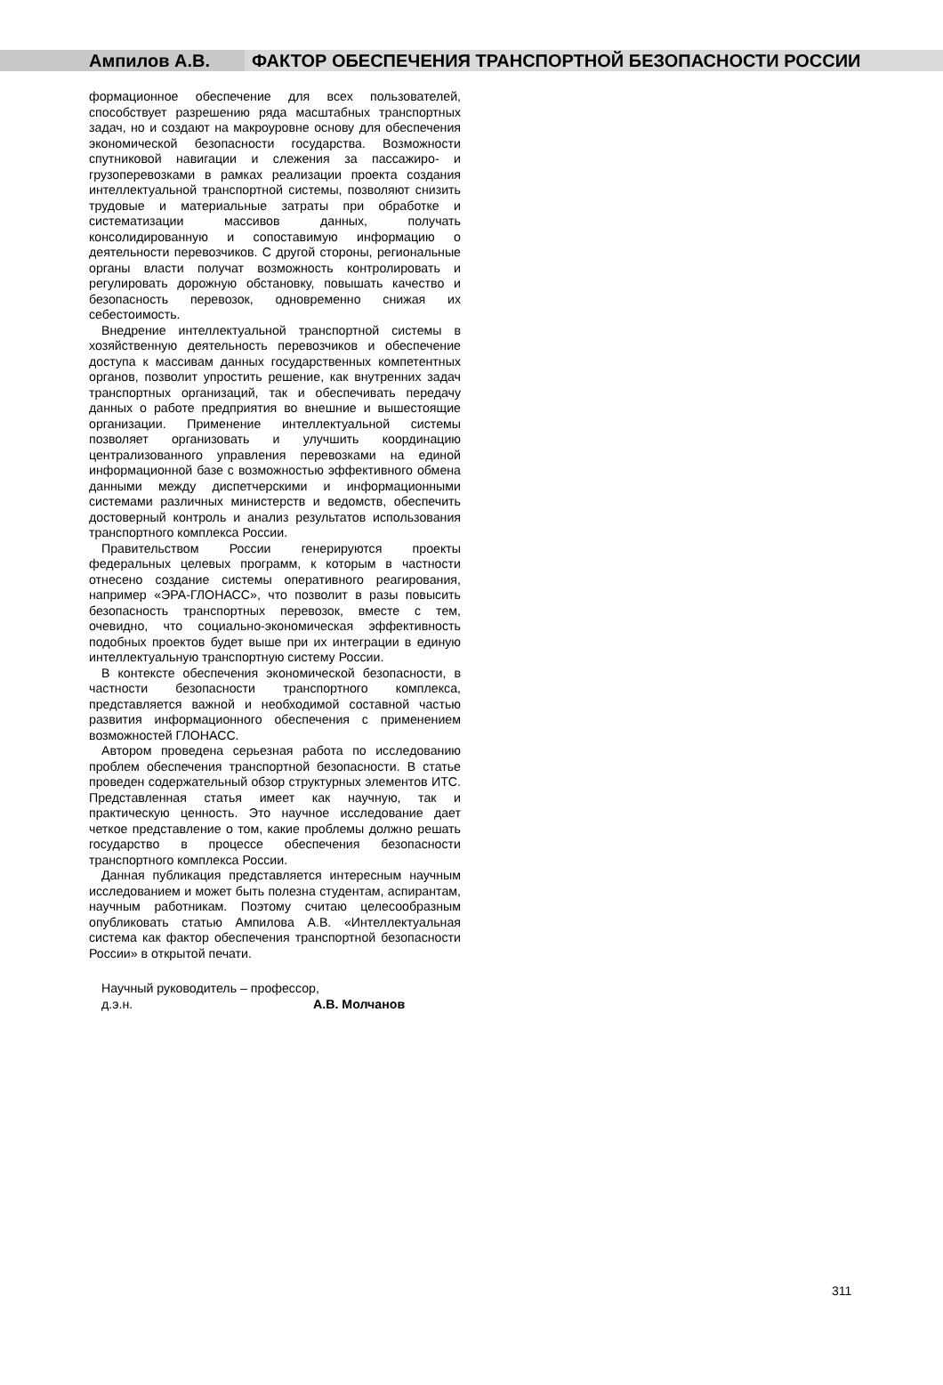Ампилов А.В. ФАКТОР ОБЕСПЕЧЕНИЯ ТРАНСПОРТНОЙ БЕЗОПАСНОСТИ РОССИИ
формационное обеспечение для всех пользователей, способствует разрешению ряда масштабных транспортных задач, но и создают на макроуровне основу для обеспечения экономической безопасности государства. Возможности спутниковой навигации и слежения за пассажиро- и грузоперевозками в рамках реализации проекта создания интеллектуальной транспортной системы, позволяют снизить трудовые и материальные затраты при обработке и систематизации массивов данных, получать консолидированную и сопоставимую информацию о деятельности перевозчиков. С другой стороны, региональные органы власти получат возможность контролировать и регулировать дорожную обстановку, повышать качество и безопасность перевозок, одновременно снижая их себестоимость.
Внедрение интеллектуальной транспортной системы в хозяйственную деятельность перевозчиков и обеспечение доступа к массивам данных государственных компетентных органов, позволит упростить решение, как внутренних задач транспортных организаций, так и обеспечивать передачу данных о работе предприятия во внешние и вышестоящие организации. Применение интеллектуальной системы позволяет организовать и улучшить координацию централизованного управления перевозками на единой информационной базе с возможностью эффективного обмена данными между диспетчерскими и информационными системами различных министерств и ведомств, обеспечить достоверный контроль и анализ результатов использования транспортного комплекса России.
Правительством России генерируются проекты федеральных целевых программ, к которым в частности отнесено создание системы оперативного реагирования, например «ЭРА-ГЛОНАСС», что позволит в разы повысить безопасность транспортных перевозок, вместе с тем, очевидно, что социально-экономическая эффективность подобных проектов будет выше при их интеграции в единую интеллектуальную транспортную систему России.
В контексте обеспечения экономической безопасности, в частности безопасности транспортного комплекса, представляется важной и необходимой составной частью развития информационного обеспечения с применением возможностей ГЛОНАСС.
Автором проведена серьезная работа по исследованию проблем обеспечения транспортной безопасности. В статье проведен содержательный обзор структурных элементов ИТС. Представленная статья имеет как научную, так и практическую ценность. Это научное исследование дает четкое представление о том, какие проблемы должно решать государство в процессе обеспечения безопасности транспортного комплекса России.
Данная публикация представляется интересным научным исследованием и может быть полезна студентам, аспирантам, научным работникам. Поэтому считаю целесообразным опубликовать статью Ампилова А.В. «Интеллектуальная система как фактор обеспечения транспортной безопасности России» в открытой печати.
Научный руководитель – профессор,
д.э.н. А.В. Молчанов
311